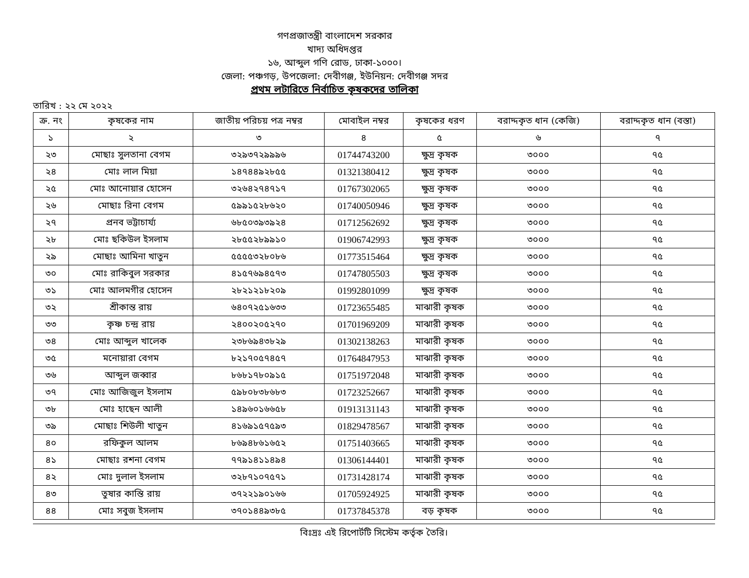গণপ্রজাতন্ত্রী বাংলাদেশ সরকার
খাদ্য অধিদপ্তর
১৬, আব্দুল গণি রোড, ঢাকা-১০০০।
জেলা: পঞ্চগড়, উপজেলা: দেবীগঞ্জ, ইউনিয়ন: দেবীগঞ্জ সদর
প্রথম লটারিতে নির্বাচিত কৃষকদের তালিকা
তারিখ : ২২ মে ২০২২
| ক্র. নং | কৃষকের নাম | জাতীয় পরিচয় পত্র নম্বর | মোবাইল নম্বর | কৃষকের ধরণ | বরাদ্দকৃত ধান (কেজি) | বরাদ্দকৃত ধান (বস্তা) |
| --- | --- | --- | --- | --- | --- | --- |
| ১ | ২ | ৩ | ৪ | ৫ | ৬ | ৭ |
| ২৩ | মোছাঃ সুলতানা বেগম | ৩২৯৩৭২৯৯৯৬ | 01744743200 | ক্ষুদ্র কৃষক | ৩০০০ | ৭৫ |
| ২৪ | মোঃ লাল মিয়া | ১৪৭৪৪৯২৮৫৫ | 01321380412 | ক্ষুদ্র কৃষক | ৩০০০ | ৭৫ |
| ২৫ | মোঃ আনোয়ার হোসেন | ৩২৬৪২৭৪৭১৭ | 01767302065 | ক্ষুদ্র কৃষক | ৩০০০ | ৭৫ |
| ২৬ | মোছাঃ রিনা বেগম | ৫৯৯১৫২৮৬২০ | 01740050946 | ক্ষুদ্র কৃষক | ৩০০০ | ৭৫ |
| ২৭ | প্রনব ভট্টাচার্য্য | ৬৮৫০৩৯৩৯২৪ | 01712562692 | ক্ষুদ্র কৃষক | ৩০০০ | ৭৫ |
| ২৮ | মোঃ ছকিউল ইসলাম | ২৮৫৫২৮৯৯১০ | 01906742993 | ক্ষুদ্র কৃষক | ৩০০০ | ৭৫ |
| ২৯ | মোছাঃ আমিনা খাতুন | ৫৫৫৫৩২৮০৮৬ | 01773515464 | ক্ষুদ্র কৃষক | ৩০০০ | ৭৫ |
| ৩০ | মোঃ রাকিবুল সরকার | ৪১৫৭৬৯৪৫৭৩ | 01747805503 | ক্ষুদ্র কৃষক | ৩০০০ | ৭৫ |
| ৩১ | মোঃ আলমগীর হোসেন | ২৮২১২১৮২০৯ | 01992801099 | ক্ষুদ্র কৃষক | ৩০০০ | ৭৫ |
| ৩২ | শ্রীকান্ত রায় | ৬৪০৭২৫১৬৩৩ | 01723655485 | মাঝারী কৃষক | ৩০০০ | ৭৫ |
| ৩৩ | কৃষ্ণ চন্দ্র রায় | ২৪০০২০৫২৭০ | 01701969209 | মাঝারী কৃষক | ৩০০০ | ৭৫ |
| ৩৪ | মোঃ আব্দুল খালেক | ২৩৮৬৯৪৩৮২৯ | 01302138263 | মাঝারী কৃষক | ৩০০০ | ৭৫ |
| ৩৫ | মনোয়ারা বেগম | ৮২১৭০৫৭৪৫৭ | 01764847953 | মাঝারী কৃষক | ৩০০০ | ৭৫ |
| ৩৬ | আব্দুল জব্বার | ৮৬৮১৭৮০৯১৫ | 01751972048 | মাঝারী কৃষক | ৩০০০ | ৭৫ |
| ৩৭ | মোঃ আজিজুল ইসলাম | ৫৯৮০৮৩৮৬৮৩ | 01723252667 | মাঝারী কৃষক | ৩০০০ | ৭৫ |
| ৩৮ | মোঃ হাছেন আলী | ১৪৯৬০১৬৬৫৮ | 01913131143 | মাঝারী কৃষক | ৩০০০ | ৭৫ |
| ৩৯ | মোছাঃ শিউলী খাতুন | ৪১৬৯১৫৭৫৯৩ | 01829478567 | মাঝারী কৃষক | ৩০০০ | ৭৫ |
| ৪০ | রফিকুল আলম | ৮৬৯৪৮৬১৬৫২ | 01751403665 | মাঝারী কৃষক | ৩০০০ | ৭৫ |
| ৪১ | মোছাঃ রশনা বেগম | ৭৭৯১৪১১৪৯৪ | 01306144401 | মাঝারী কৃষক | ৩০০০ | ৭৫ |
| ৪২ | মোঃ দুলাল ইসলাম | ৩২৮৭১০৭৫৭১ | 01731428174 | মাঝারী কৃষক | ৩০০০ | ৭৫ |
| ৪৩ | তুষার কান্তি রায় | ৩৭২২১৯০১৬৬ | 01705924925 | মাঝারী কৃষক | ৩০০০ | ৭৫ |
| ৪৪ | মোঃ সবুজ ইসলাম | ৩৭০১৪৪৯৩৮৫ | 01737845378 | বড় কৃষক | ৩০০০ | ৭৫ |
বিঃদ্রঃ এই রিপোর্টটি সিস্টেম কর্তৃক তৈরি।